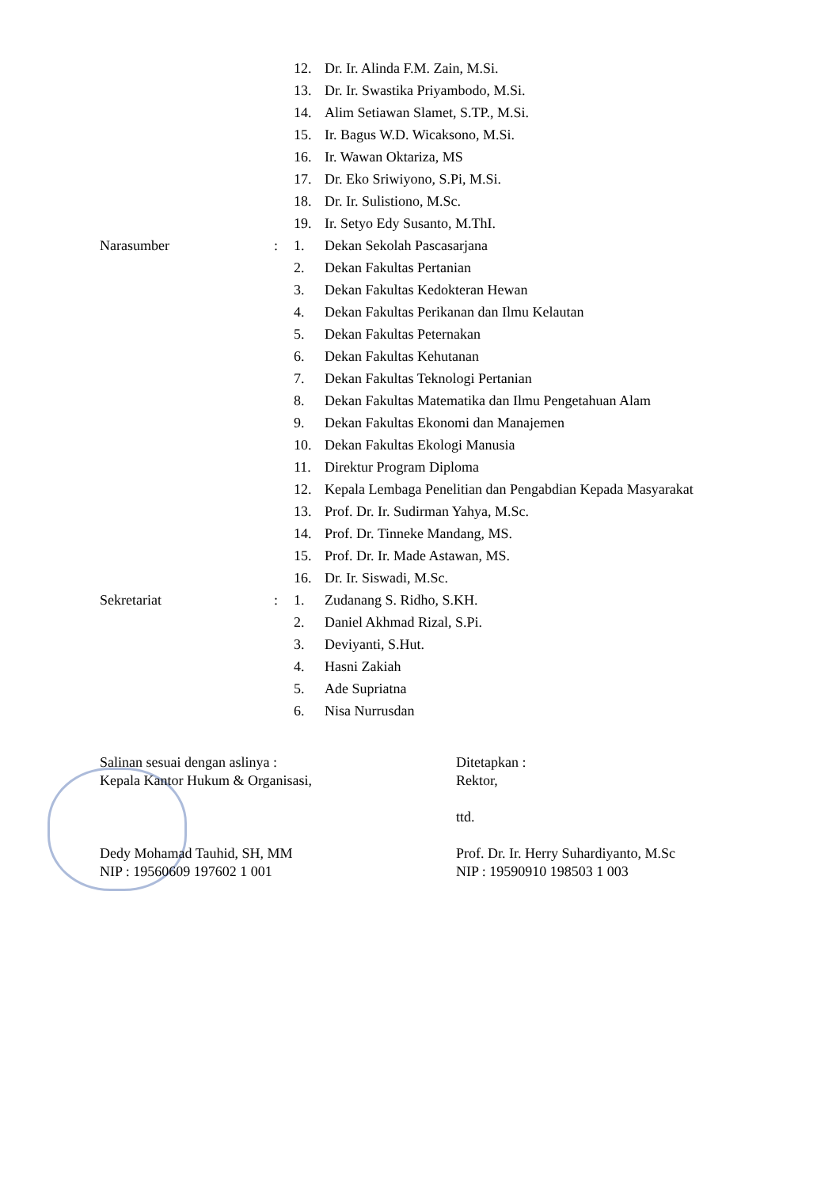| | | 12. | Dr. Ir. Alinda F.M. Zain, M.Si. |
| | | 13. | Dr. Ir. Swastika Priyambodo, M.Si. |
| | | 14. | Alim Setiawan Slamet, S.TP., M.Si. |
| | | 15. | Ir. Bagus W.D. Wicaksono, M.Si. |
| | | 16. | Ir. Wawan Oktariza, MS |
| | | 17. | Dr. Eko Sriwiyono, S.Pi, M.Si. |
| | | 18. | Dr. Ir. Sulistiono, M.Sc. |
| | | 19. | Ir. Setyo Edy Susanto, M.ThI. |
| Narasumber | : | 1. | Dekan Sekolah Pascasarjana |
| | | 2. | Dekan Fakultas Pertanian |
| | | 3. | Dekan Fakultas Kedokteran Hewan |
| | | 4. | Dekan Fakultas Perikanan dan Ilmu Kelautan |
| | | 5. | Dekan Fakultas Peternakan |
| | | 6. | Dekan Fakultas Kehutanan |
| | | 7. | Dekan Fakultas Teknologi Pertanian |
| | | 8. | Dekan Fakultas Matematika dan Ilmu Pengetahuan Alam |
| | | 9. | Dekan Fakultas Ekonomi dan Manajemen |
| | | 10. | Dekan Fakultas Ekologi Manusia |
| | | 11. | Direktur Program Diploma |
| | | 12. | Kepala Lembaga Penelitian dan Pengabdian Kepada Masyarakat |
| | | 13. | Prof. Dr. Ir. Sudirman Yahya, M.Sc. |
| | | 14. | Prof. Dr. Tinneke Mandang, MS. |
| | | 15. | Prof. Dr. Ir. Made Astawan, MS. |
| | | 16. | Dr. Ir. Siswadi, M.Sc. |
| Sekretariat | : | 1. | Zudanang S. Ridho, S.KH. |
| | | 2. | Daniel Akhmad Rizal, S.Pi. |
| | | 3. | Deviyanti, S.Hut. |
| | | 4. | Hasni Zakiah |
| | | 5. | Ade Supriatna |
| | | 6. | Nisa Nurrusdan |
Salinan sesuai dengan aslinya :
Kepala Kantor Hukum & Organisasi,
Dedy Mohamad Tauhid, SH, MM
NIP : 19560609 197602 1 001
Ditetapkan :
Rektor,
ttd.
Prof. Dr. Ir. Herry Suhardiyanto, M.Sc
NIP : 19590910 198503 1 003